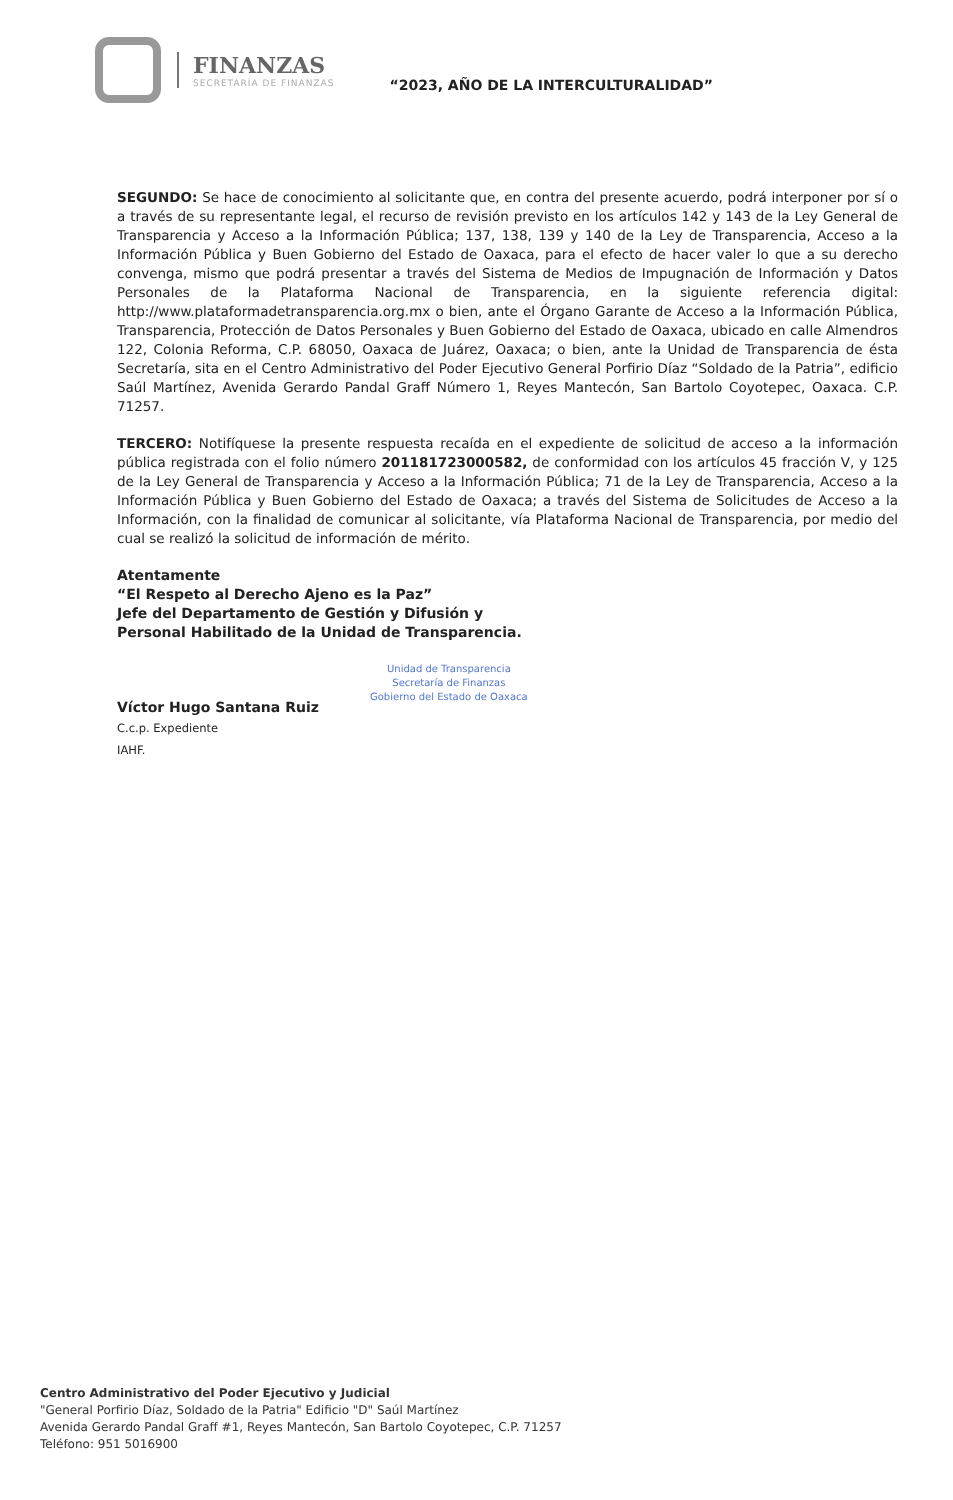FINANZAS
SECRETARÍA DE FINANZAS
“2023, AÑO DE LA INTERCULTURALIDAD”
SEGUNDO: Se hace de conocimiento al solicitante que, en contra del presente acuerdo, podrá interponer por sí o a través de su representante legal, el recurso de revisión previsto en los artículos 142 y 143 de la Ley General de Transparencia y Acceso a la Información Pública; 137, 138, 139 y 140 de la Ley de Transparencia, Acceso a la Información Pública y Buen Gobierno del Estado de Oaxaca, para el efecto de hacer valer lo que a su derecho convenga, mismo que podrá presentar a través del Sistema de Medios de Impugnación de Información y Datos Personales de la Plataforma Nacional de Transparencia, en la siguiente referencia digital: http://www.plataformadetransparencia.org.mx o bien, ante el Órgano Garante de Acceso a la Información Pública, Transparencia, Protección de Datos Personales y Buen Gobierno del Estado de Oaxaca, ubicado en calle Almendros 122, Colonia Reforma, C.P. 68050, Oaxaca de Juárez, Oaxaca; o bien, ante la Unidad de Transparencia de ésta Secretaría, sita en el Centro Administrativo del Poder Ejecutivo General Porfirio Díaz “Soldado de la Patria”, edificio Saúl Martínez, Avenida Gerardo Pandal Graff Número 1, Reyes Mantecón, San Bartolo Coyotepec, Oaxaca. C.P. 71257.
TERCERO: Notifíquese la presente respuesta recaída en el expediente de solicitud de acceso a la información pública registrada con el folio número 201181723000582, de conformidad con los artículos 45 fracción V, y 125 de la Ley General de Transparencia y Acceso a la Información Pública; 71 de la Ley de Transparencia, Acceso a la Información Pública y Buen Gobierno del Estado de Oaxaca; a través del Sistema de Solicitudes de Acceso a la Información, con la finalidad de comunicar al solicitante, vía Plataforma Nacional de Transparencia, por medio del cual se realizó la solicitud de información de mérito.
Atentamente
“El Respeto al Derecho Ajeno es la Paz”
Jefe del Departamento de Gestión y Difusión y
Personal Habilitado de la Unidad de Transparencia.
Víctor Hugo Santana Ruiz
C.c.p. Expediente
IAHF.
Unidad de Transparencia
Secretaría de Finanzas
Gobierno del Estado de Oaxaca
Centro Administrativo del Poder Ejecutivo y Judicial
"General Porfirio Díaz, Soldado de la Patria" Edificio "D" Saúl Martínez
Avenida Gerardo Pandal Graff #1, Reyes Mantecón, San Bartolo Coyotepec, C.P. 71257
Teléfono: 951 5016900